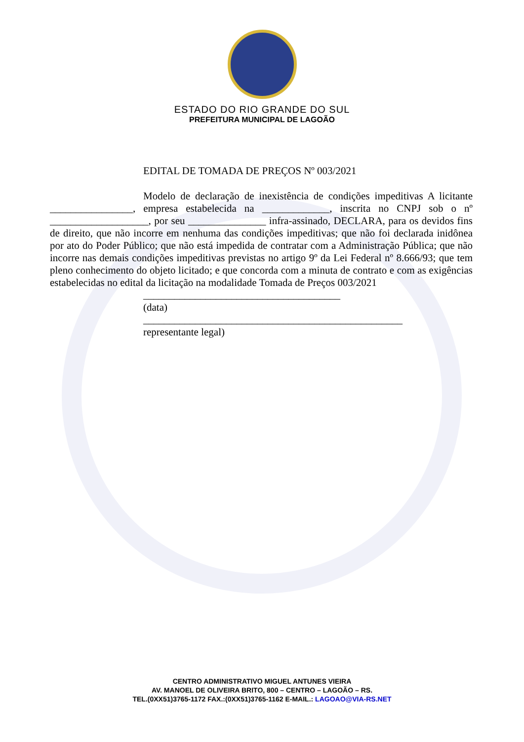ESTADO DO RIO GRANDE DO SUL
PREFEITURA MUNICIPAL DE LAGOÃO
EDITAL DE TOMADA DE PREÇOS Nº 003/2021
Modelo de declaração de inexistência de condições impeditivas A licitante ________________, empresa estabelecida na _____________, inscrita no CNPJ sob o nº ___________________, por seu _______________ infra-assinado, DECLARA, para os devidos fins de direito, que não incorre em nenhuma das condições impeditivas; que não foi declarada inidônea por ato do Poder Público; que não está impedida de contratar com a Administração Pública; que não incorre nas demais condições impeditivas previstas no artigo 9º da Lei Federal nº 8.666/93; que tem pleno conhecimento do objeto licitado; e que concorda com a minuta de contrato e com as exigências estabelecidas no edital da licitação na modalidade Tomada de Preços 003/2021
______________________________________
(data)
__________________________________________________
representante legal)
CENTRO ADMINISTRATIVO MIGUEL ANTUNES VIEIRA
AV. MANOEL DE OLIVEIRA BRITO, 800 – CENTRO – LAGOÃO – RS.
TEL.(0XX51)3765-1172 FAX.:(0XX51)3765-1162 E-MAIL.: LAGOAO@VIA-RS.NET